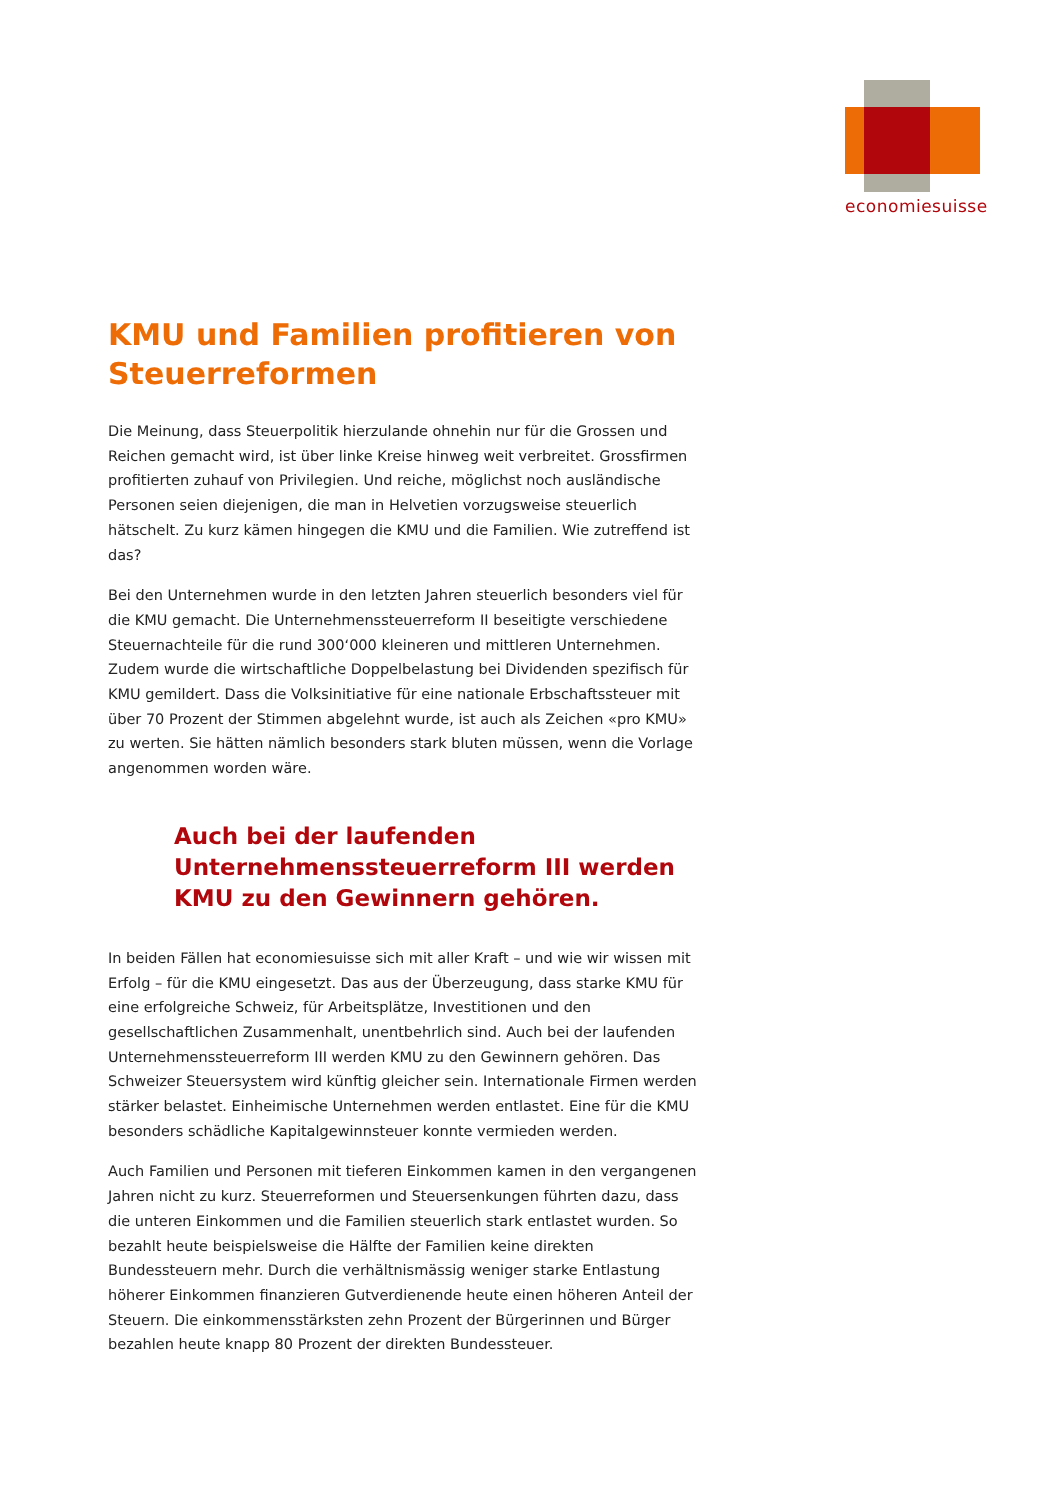economiesuisse
KMU und Familien profitieren von Steuerreformen
Die Meinung, dass Steuerpolitik hierzulande ohnehin nur für die Grossen und Reichen gemacht wird, ist über linke Kreise hinweg weit verbreitet. Grossfirmen profitierten zuhauf von Privilegien. Und reiche, möglichst noch ausländische Personen seien diejenigen, die man in Helvetien vorzugsweise steuerlich hätschelt. Zu kurz kämen hingegen die KMU und die Familien. Wie zutreffend ist das?
Bei den Unternehmen wurde in den letzten Jahren steuerlich besonders viel für die KMU gemacht. Die Unternehmenssteuerreform II beseitigte verschiedene Steuernachteile für die rund 300‘000 kleineren und mittleren Unternehmen. Zudem wurde die wirtschaftliche Doppelbelastung bei Dividenden spezifisch für KMU gemildert. Dass die Volksinitiative für eine nationale Erbschaftssteuer mit über 70 Prozent der Stimmen abgelehnt wurde, ist auch als Zeichen «pro KMU» zu werten. Sie hätten nämlich besonders stark bluten müssen, wenn die Vorlage angenommen worden wäre.
Auch bei der laufenden Unternehmenssteuerreform III werden KMU zu den Gewinnern gehören.
In beiden Fällen hat economiesuisse sich mit aller Kraft – und wie wir wissen mit Erfolg – für die KMU eingesetzt. Das aus der Überzeugung, dass starke KMU für eine erfolgreiche Schweiz, für Arbeitsplätze, Investitionen und den gesellschaftlichen Zusammenhalt, unentbehrlich sind. Auch bei der laufenden Unternehmenssteuerreform III werden KMU zu den Gewinnern gehören. Das Schweizer Steuersystem wird künftig gleicher sein. Internationale Firmen werden stärker belastet. Einheimische Unternehmen werden entlastet. Eine für die KMU besonders schädliche Kapitalgewinnsteuer konnte vermieden werden.
Auch Familien und Personen mit tieferen Einkommen kamen in den vergangenen Jahren nicht zu kurz. Steuerreformen und Steuersenkungen führten dazu, dass die unteren Einkommen und die Familien steuerlich stark entlastet wurden. So bezahlt heute beispielsweise die Hälfte der Familien keine direkten Bundessteuern mehr. Durch die verhältnismässig weniger starke Entlastung höherer Einkommen finanzieren Gutverdienende heute einen höheren Anteil der Steuern. Die einkommensstärksten zehn Prozent der Bürgerinnen und Bürger bezahlen heute knapp 80 Prozent der direkten Bundessteuer.